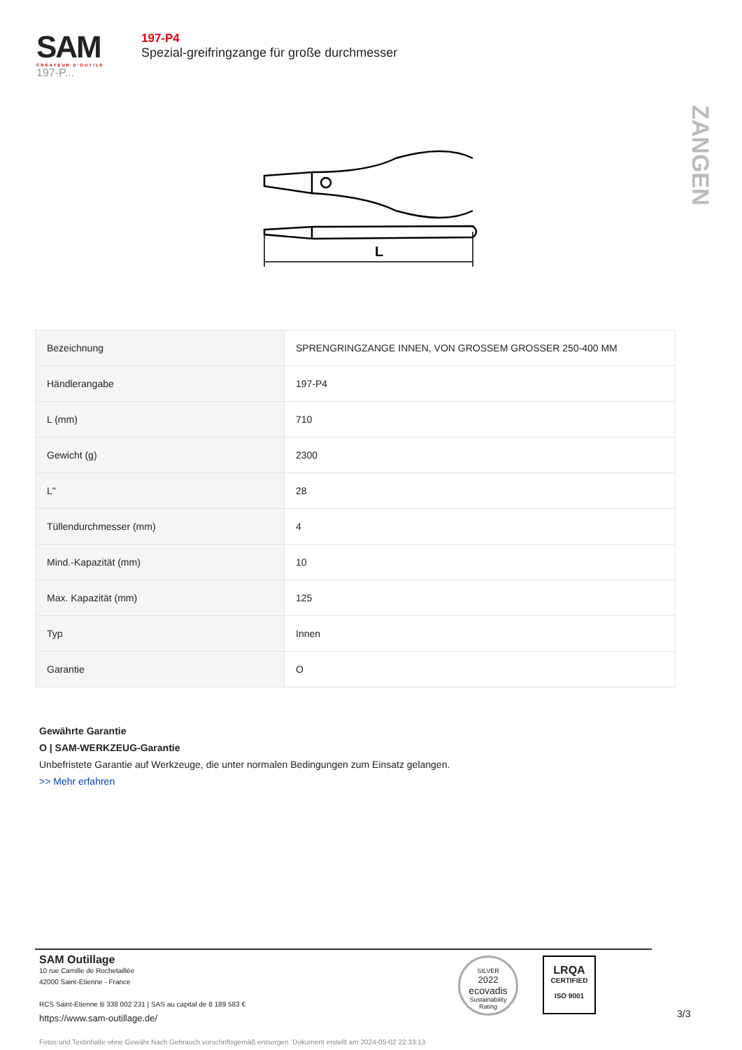SAM
CRÉATEUR D'OUTILS
197-P...
197-P4
Spezial-greifringzange für große durchmesser
ZANGEN
L
| Bezeichnung | SPRENGRINGZANGE INNEN, VON GROSSEM GROSSER 250-400 MM |
| Händlerangabe | 197-P4 |
| L (mm) | 710 |
| Gewicht (g) | 2300 |
| L" | 28 |
| Tüllendurchmesser (mm) | 4 |
| Mind.-Kapazität (mm) | 10 |
| Max. Kapazität (mm) | 125 |
| Typ | Innen |
| Garantie | O |
Gewährte Garantie
O | SAM-WERKZEUG-Garantie
Unbefristete Garantie auf Werkzeuge, die unter normalen Bedingungen zum Einsatz gelangen.
>> Mehr erfahren
SAM Outillage
10 rue Camille de Rochetaillée
42000 Saint-Etienne - France
RCS Saint-Etienne B 338 002 231 | SAS au capital de 8 189 583 €
https://www.sam-outillage.de/
Fotos und Textinhalte ohne Gewähr.Nach Gebrauch vorschriftsgemäß entsorgen. Dokument erstellt am 2024-05-02 22:33:13
SILVER
2022
ecovadis
Sustainability Rating
LRQA
CERTIFIED
ISO 9001
3/3